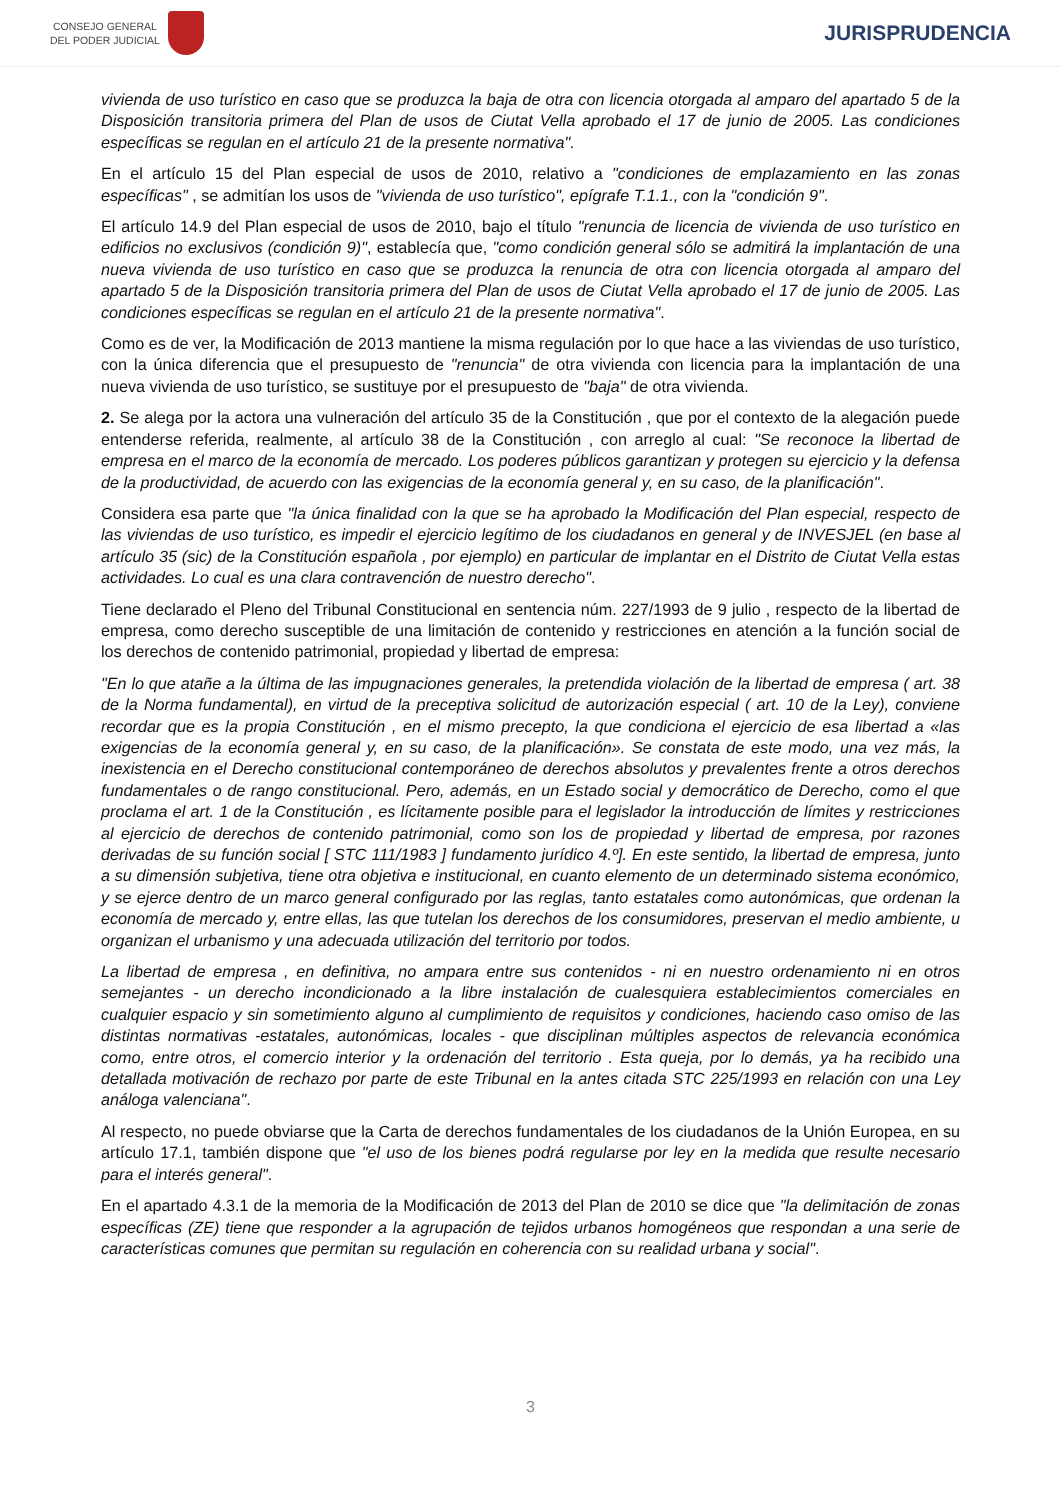CONSEJO GENERAL
DEL PODER JUDICIAL
JURISPRUDENCIA
vivienda de uso turístico en caso que se produzca la baja de otra con licencia otorgada al amparo del apartado 5 de la Disposición transitoria primera del Plan de usos de Ciutat Vella aprobado el 17 de junio de 2005. Las condiciones específicas se regulan en el artículo 21 de la presente normativa".
En el artículo 15 del Plan especial de usos de 2010, relativo a "condiciones de emplazamiento en las zonas específicas" , se admitían los usos de "vivienda de uso turístico", epígrafe T.1.1., con la "condición 9".
El artículo 14.9 del Plan especial de usos de 2010, bajo el título "renuncia de licencia de vivienda de uso turístico en edificios no exclusivos (condición 9)", establecía que, "como condición general sólo se admitirá la implantación de una nueva vivienda de uso turístico en caso que se produzca la renuncia de otra con licencia otorgada al amparo del apartado 5 de la Disposición transitoria primera del Plan de usos de Ciutat Vella aprobado el 17 de junio de 2005. Las condiciones específicas se regulan en el artículo 21 de la presente normativa".
Como es de ver, la Modificación de 2013 mantiene la misma regulación por lo que hace a las viviendas de uso turístico, con la única diferencia que el presupuesto de "renuncia" de otra vivienda con licencia para la implantación de una nueva vivienda de uso turístico, se sustituye por el presupuesto de "baja" de otra vivienda.
2. Se alega por la actora una vulneración del artículo 35 de la Constitución , que por el contexto de la alegación puede entenderse referida, realmente, al artículo 38 de la Constitución , con arreglo al cual: "Se reconoce la libertad de empresa en el marco de la economía de mercado. Los poderes públicos garantizan y protegen su ejercicio y la defensa de la productividad, de acuerdo con las exigencias de la economía general y, en su caso, de la planificación".
Considera esa parte que "la única finalidad con la que se ha aprobado la Modificación del Plan especial, respecto de las viviendas de uso turístico, es impedir el ejercicio legítimo de los ciudadanos en general y de INVESJEL (en base al artículo 35 (sic) de la Constitución española , por ejemplo) en particular de implantar en el Distrito de Ciutat Vella estas actividades. Lo cual es una clara contravención de nuestro derecho".
Tiene declarado el Pleno del Tribunal Constitucional en sentencia núm. 227/1993 de 9 julio , respecto de la libertad de empresa, como derecho susceptible de una limitación de contenido y restricciones en atención a la función social de los derechos de contenido patrimonial, propiedad y libertad de empresa:
"En lo que atañe a la última de las impugnaciones generales, la pretendida violación de la libertad de empresa ( art. 38 de la Norma fundamental), en virtud de la preceptiva solicitud de autorización especial ( art. 10 de la Ley), conviene recordar que es la propia Constitución , en el mismo precepto, la que condiciona el ejercicio de esa libertad a «las exigencias de la economía general y, en su caso, de la planificación». Se constata de este modo, una vez más, la inexistencia en el Derecho constitucional contemporáneo de derechos absolutos y prevalentes frente a otros derechos fundamentales o de rango constitucional. Pero, además, en un Estado social y democrático de Derecho, como el que proclama el art. 1 de la Constitución , es lícitamente posible para el legislador la introducción de límites y restricciones al ejercicio de derechos de contenido patrimonial, como son los de propiedad y libertad de empresa, por razones derivadas de su función social [ STC 111/1983 ] fundamento jurídico 4.º]. En este sentido, la libertad de empresa, junto a su dimensión subjetiva, tiene otra objetiva e institucional, en cuanto elemento de un determinado sistema económico, y se ejerce dentro de un marco general configurado por las reglas, tanto estatales como autonómicas, que ordenan la economía de mercado y, entre ellas, las que tutelan los derechos de los consumidores, preservan el medio ambiente, u organizan el urbanismo y una adecuada utilización del territorio por todos.
La libertad de empresa , en definitiva, no ampara entre sus contenidos - ni en nuestro ordenamiento ni en otros semejantes - un derecho incondicionado a la libre instalación de cualesquiera establecimientos comerciales en cualquier espacio y sin sometimiento alguno al cumplimiento de requisitos y condiciones, haciendo caso omiso de las distintas normativas -estatales, autonómicas, locales - que disciplinan múltiples aspectos de relevancia económica como, entre otros, el comercio interior y la ordenación del territorio . Esta queja, por lo demás, ya ha recibido una detallada motivación de rechazo por parte de este Tribunal en la antes citada STC 225/1993 en relación con una Ley análoga valenciana".
Al respecto, no puede obviarse que la Carta de derechos fundamentales de los ciudadanos de la Unión Europea, en su artículo 17.1, también dispone que "el uso de los bienes podrá regularse por ley en la medida que resulte necesario para el interés general".
En el apartado 4.3.1 de la memoria de la Modificación de 2013 del Plan de 2010 se dice que "la delimitación de zonas específicas (ZE) tiene que responder a la agrupación de tejidos urbanos homogéneos que respondan a una serie de características comunes que permitan su regulación en coherencia con su realidad urbana y social".
3